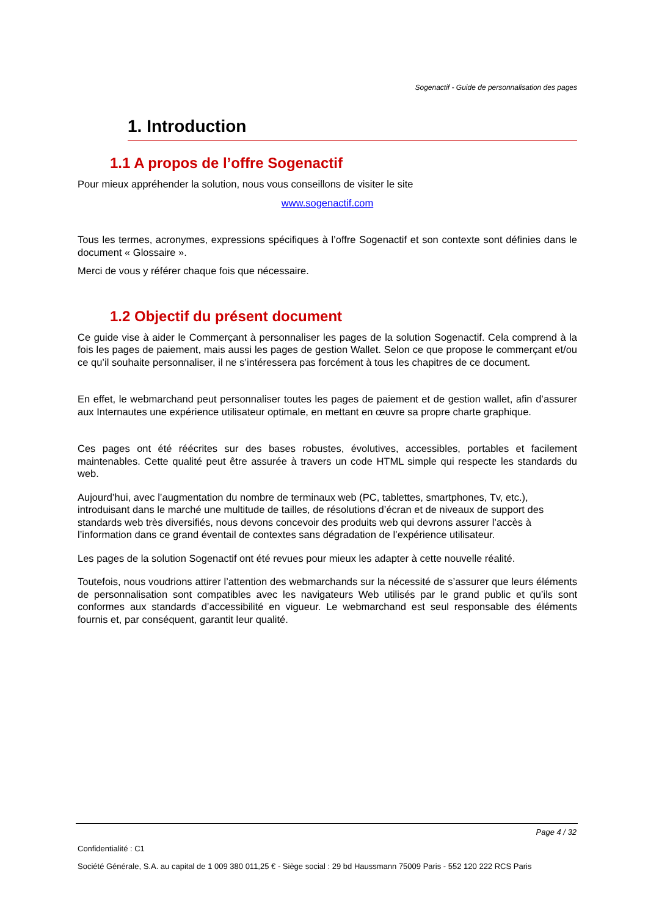Sogenactif - Guide de personnalisation des pages
1. Introduction
1.1 A propos de l’offre Sogenactif
Pour mieux appréhender la solution, nous vous conseillons de visiter le site
www.sogenactif.com
Tous les termes, acronymes, expressions spécifiques à l’offre Sogenactif et son contexte sont définies dans le document « Glossaire ».
Merci de vous y référer chaque fois que nécessaire.
1.2 Objectif du présent document
Ce guide vise à aider le Commerçant à personnaliser les pages de la solution Sogenactif. Cela comprend à la fois les pages de paiement, mais aussi les pages de gestion Wallet. Selon ce que propose le commerçant et/ou ce qu’il souhaite personnaliser, il ne s’intéressera pas forcément à tous les chapitres de ce document.
En effet, le webmarchand peut personnaliser toutes les pages de paiement et de gestion wallet, afin d’assurer aux Internautes une expérience utilisateur optimale, en mettant en œuvre sa propre charte graphique.
Ces pages ont été réécrites sur des bases robustes, évolutives, accessibles, portables et facilement maintenables. Cette qualité peut être assurée à travers un code HTML simple qui respecte les standards du web.
Aujourd’hui, avec l’augmentation du nombre de terminaux web (PC, tablettes, smartphones, Tv, etc.), introduisant dans le marché une multitude de tailles, de résolutions d’écran et de niveaux de support des standards web très diversifiés, nous devons concevoir des produits web qui devrons assurer l’accès à l’information dans ce grand éventail de contextes sans dégradation de l’expérience utilisateur.
Les pages de la solution Sogenactif ont été revues pour mieux les adapter à cette nouvelle réalité.
Toutefois, nous voudrions attirer l’attention des webmarchands sur la nécessité de s’assurer que leurs éléments de personnalisation sont compatibles avec les navigateurs Web utilisés par le grand public et qu’ils sont conformes aux standards d’accessibilité en vigueur. Le webmarchand est seul responsable des éléments fournis et, par conséquent, garantit leur qualité.
Page 4 / 32
Confidentialité : C1
Société Générale, S.A. au capital de 1 009 380 011,25 € - Siège social : 29 bd Haussmann 75009 Paris - 552 120 222 RCS Paris